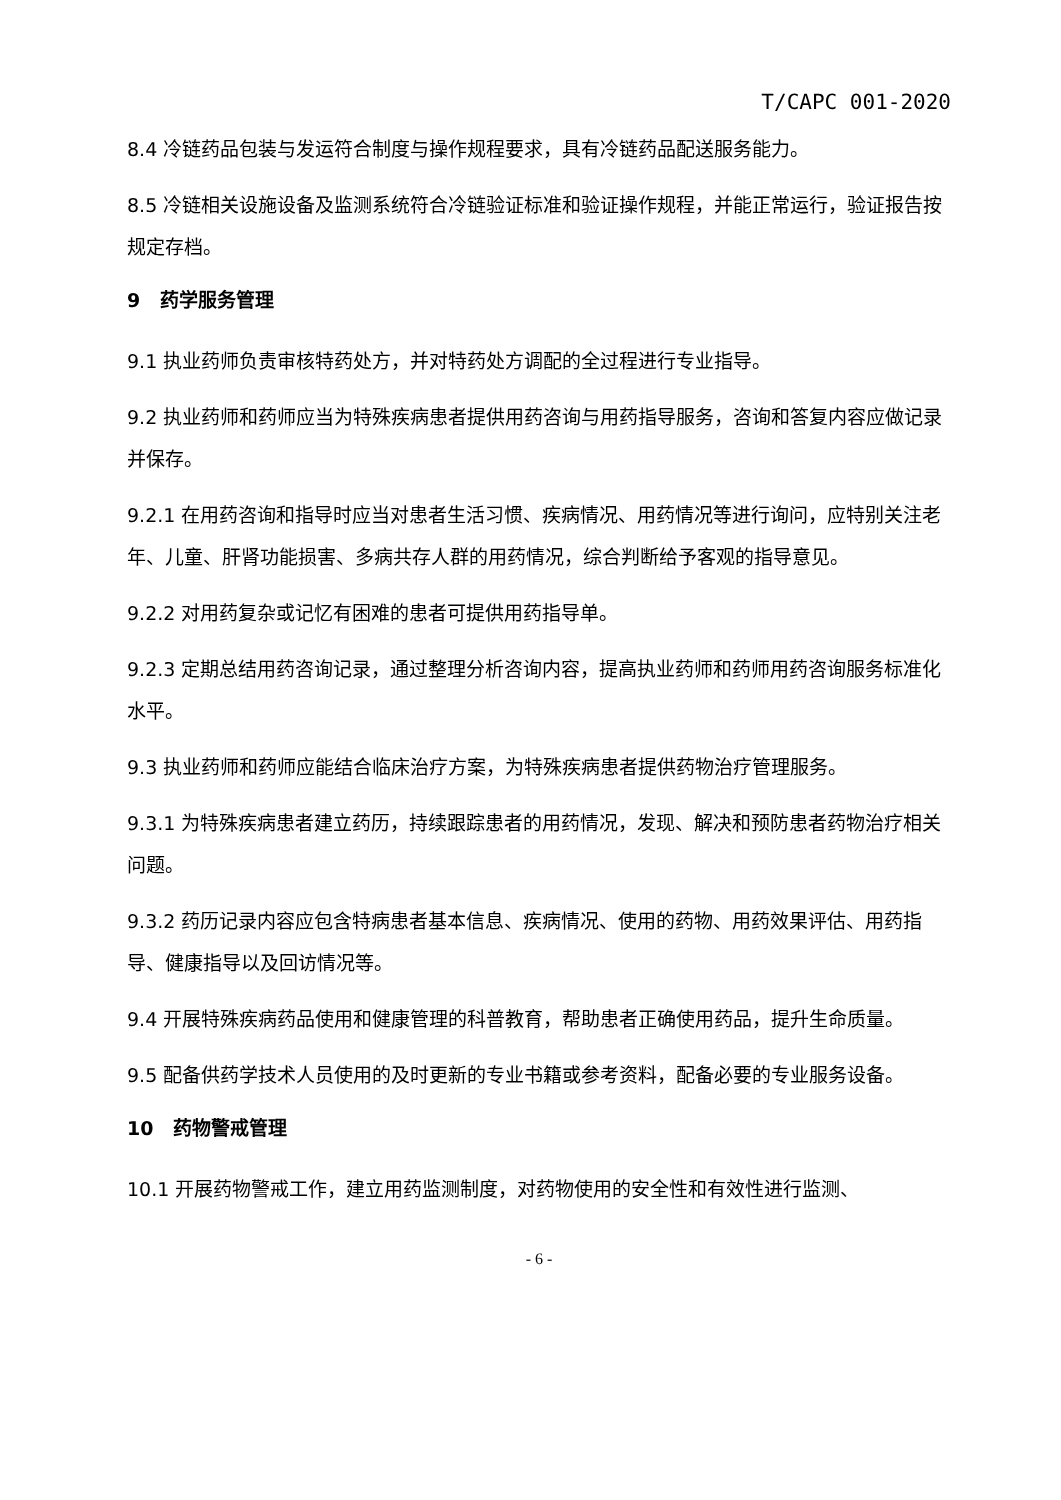T/CAPC 001-2020
8.4 冷链药品包装与发运符合制度与操作规程要求，具有冷链药品配送服务能力。
8.5 冷链相关设施设备及监测系统符合冷链验证标准和验证操作规程，并能正常运行，验证报告按规定存档。
9 药学服务管理
9.1 执业药师负责审核特药处方，并对特药处方调配的全过程进行专业指导。
9.2 执业药师和药师应当为特殊疾病患者提供用药咨询与用药指导服务，咨询和答复内容应做记录并保存。
9.2.1 在用药咨询和指导时应当对患者生活习惯、疾病情况、用药情况等进行询问，应特别关注老年、儿童、肝肾功能损害、多病共存人群的用药情况，综合判断给予客观的指导意见。
9.2.2 对用药复杂或记忆有困难的患者可提供用药指导单。
9.2.3 定期总结用药咨询记录，通过整理分析咨询内容，提高执业药师和药师用药咨询服务标准化水平。
9.3 执业药师和药师应能结合临床治疗方案，为特殊疾病患者提供药物治疗管理服务。
9.3.1 为特殊疾病患者建立药历，持续跟踪患者的用药情况，发现、解决和预防患者药物治疗相关问题。
9.3.2 药历记录内容应包含特病患者基本信息、疾病情况、使用的药物、用药效果评估、用药指导、健康指导以及回访情况等。
9.4 开展特殊疾病药品使用和健康管理的科普教育，帮助患者正确使用药品，提升生命质量。
9.5 配备供药学技术人员使用的及时更新的专业书籍或参考资料，配备必要的专业服务设备。
10 药物警戒管理
10.1 开展药物警戒工作，建立用药监测制度，对药物使用的安全性和有效性进行监测、
- 6 -